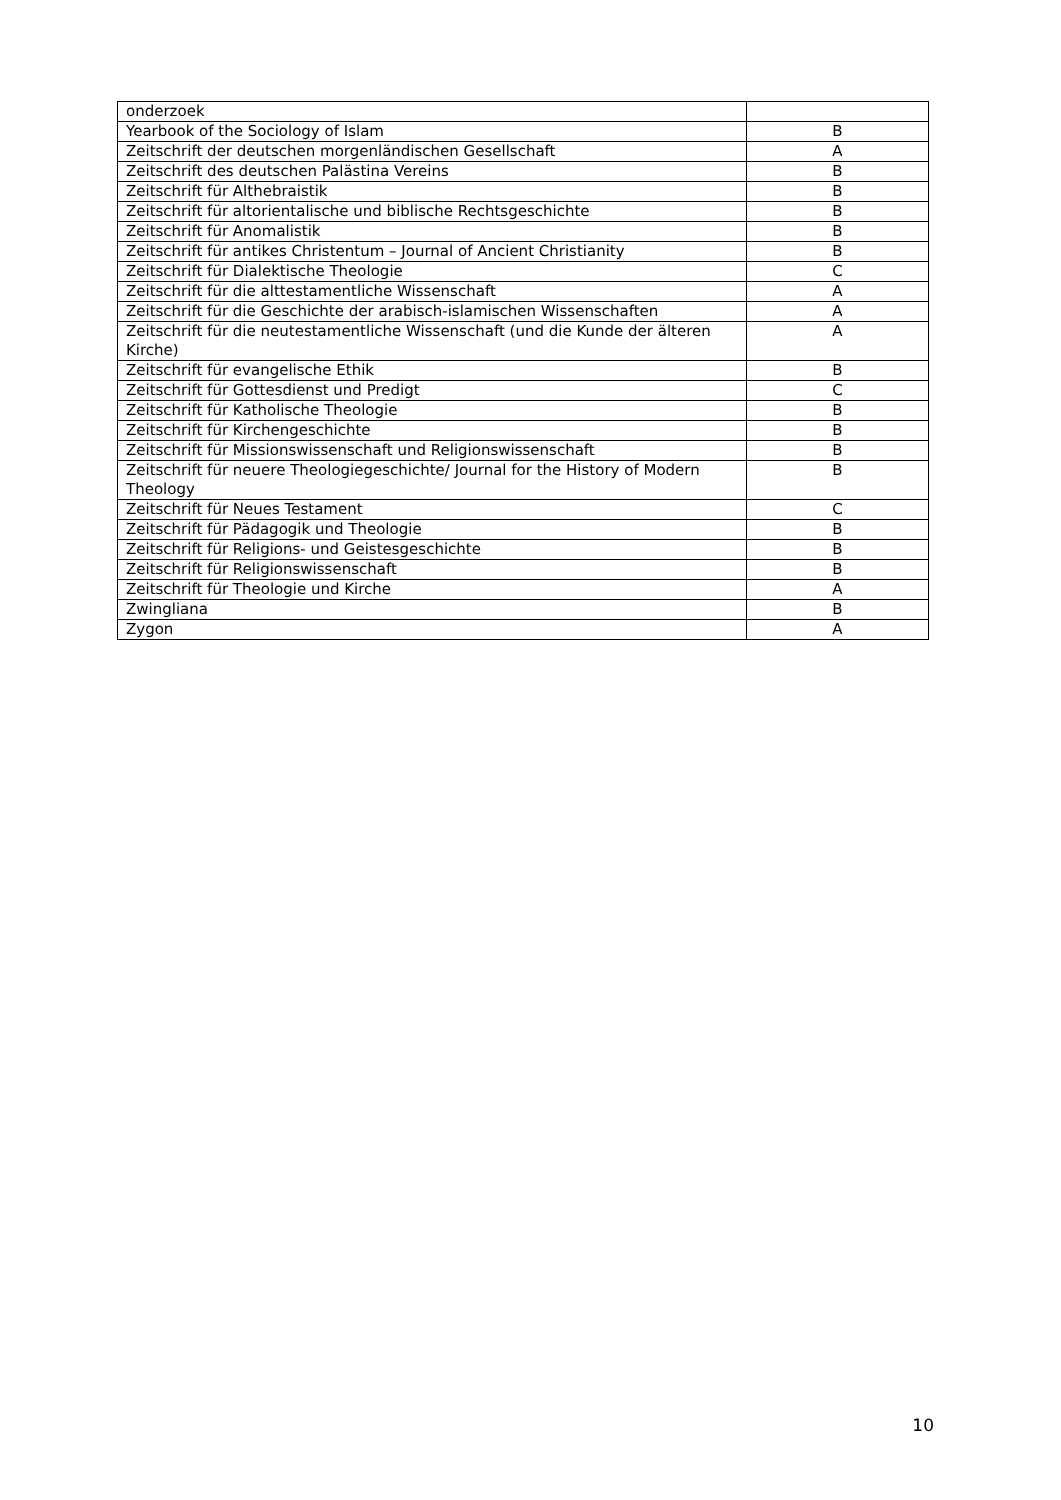| onderzoek | |
| Yearbook of the Sociology of Islam | B |
| Zeitschrift der deutschen morgenländischen Gesellschaft | A |
| Zeitschrift des deutschen Palästina Vereins | B |
| Zeitschrift für Althebraistik | B |
| Zeitschrift für altorientalische und biblische Rechtsgeschichte | B |
| Zeitschrift für Anomalistik | B |
| Zeitschrift für antikes Christentum – Journal of Ancient Christianity | B |
| Zeitschrift für Dialektische Theologie | C |
| Zeitschrift für die alttestamentliche Wissenschaft | A |
| Zeitschrift für die Geschichte der arabisch-islamischen Wissenschaften | A |
| Zeitschrift für die neutestamentliche Wissenschaft (und die Kunde der älteren Kirche) | A |
| Zeitschrift für evangelische Ethik | B |
| Zeitschrift für Gottesdienst und Predigt | C |
| Zeitschrift für Katholische Theologie | B |
| Zeitschrift für Kirchengeschichte | B |
| Zeitschrift für Missionswissenschaft und Religionswissenschaft | B |
| Zeitschrift für neuere Theologiegeschichte/ Journal for the History of Modern Theology | B |
| Zeitschrift für Neues Testament | C |
| Zeitschrift für Pädagogik und Theologie | B |
| Zeitschrift für Religions- und Geistesgeschichte | B |
| Zeitschrift für Religionswissenschaft | B |
| Zeitschrift für Theologie und Kirche | A |
| Zwingliana | B |
| Zygon | A |
10